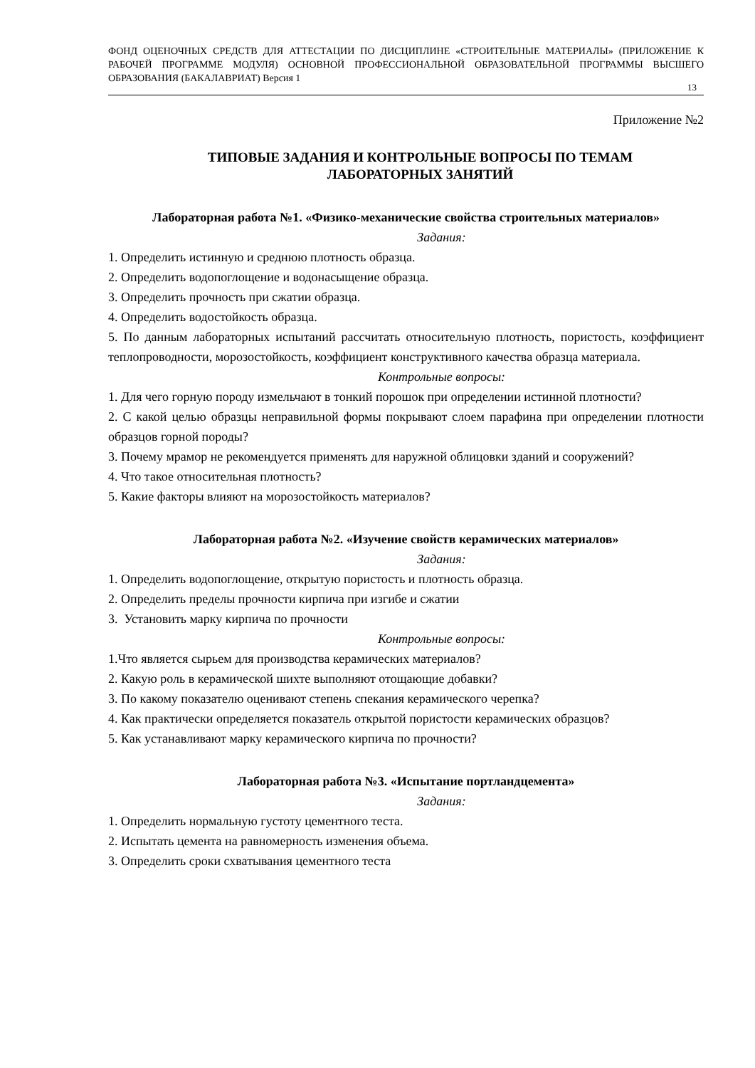ФОНД ОЦЕНОЧНЫХ СРЕДСТВ ДЛЯ АТТЕСТАЦИИ ПО ДИСЦИПЛИНЕ «СТРОИТЕЛЬНЫЕ МАТЕРИАЛЫ» (ПРИЛОЖЕНИЕ К РАБОЧЕЙ ПРОГРАММЕ МОДУЛЯ) ОСНОВНОЙ ПРОФЕССИОНАЛЬНОЙ ОБРАЗОВАТЕЛЬНОЙ ПРОГРАММЫ ВЫСШЕГО ОБРАЗОВАНИЯ (БАКАЛАВРИАТ) Версия 1
13
Приложение №2
ТИПОВЫЕ ЗАДАНИЯ И КОНТРОЛЬНЫЕ ВОПРОСЫ ПО ТЕМАМ
ЛАБОРАТОРНЫХ ЗАНЯТИЙ
Лабораторная работа №1. «Физико-механические свойства строительных материалов»
Задания:
1. Определить истинную и среднюю плотность образца.
2. Определить водопоглощение и водонасыщение образца.
3. Определить прочность при сжатии образца.
4. Определить водостойкость образца.
5. По данным лабораторных испытаний рассчитать относительную плотность, пористость, коэффициент теплопроводности, морозостойкость, коэффициент конструктивного качества образца материала.
Контрольные вопросы:
1. Для чего горную породу измельчают в тонкий порошок при определении истинной плотности?
2. С какой целью образцы неправильной формы покрывают слоем парафина при определении плотности образцов горной породы?
3. Почему мрамор не рекомендуется применять для наружной облицовки зданий и сооружений?
4. Что такое относительная плотность?
5. Какие факторы влияют на морозостойкость материалов?
Лабораторная работа №2. «Изучение свойств керамических материалов»
Задания:
1. Определить водопоглощение, открытую пористость и плотность образца.
2. Определить пределы прочности кирпича при изгибе и сжатии
3. Установить марку кирпича по прочности
Контрольные вопросы:
1.Что является сырьем для производства керамических материалов?
2. Какую роль в керамической шихте выполняют отощающие добавки?
3. По какому показателю оценивают степень спекания керамического черепка?
4. Как практически определяется показатель открытой пористости керамических образцов?
5. Как устанавливают марку керамического кирпича по прочности?
Лабораторная работа №3. «Испытание портландцемента»
Задания:
1. Определить нормальную густоту цементного теста.
2. Испытать цемента на равномерность изменения объема.
3. Определить сроки схватывания цементного теста